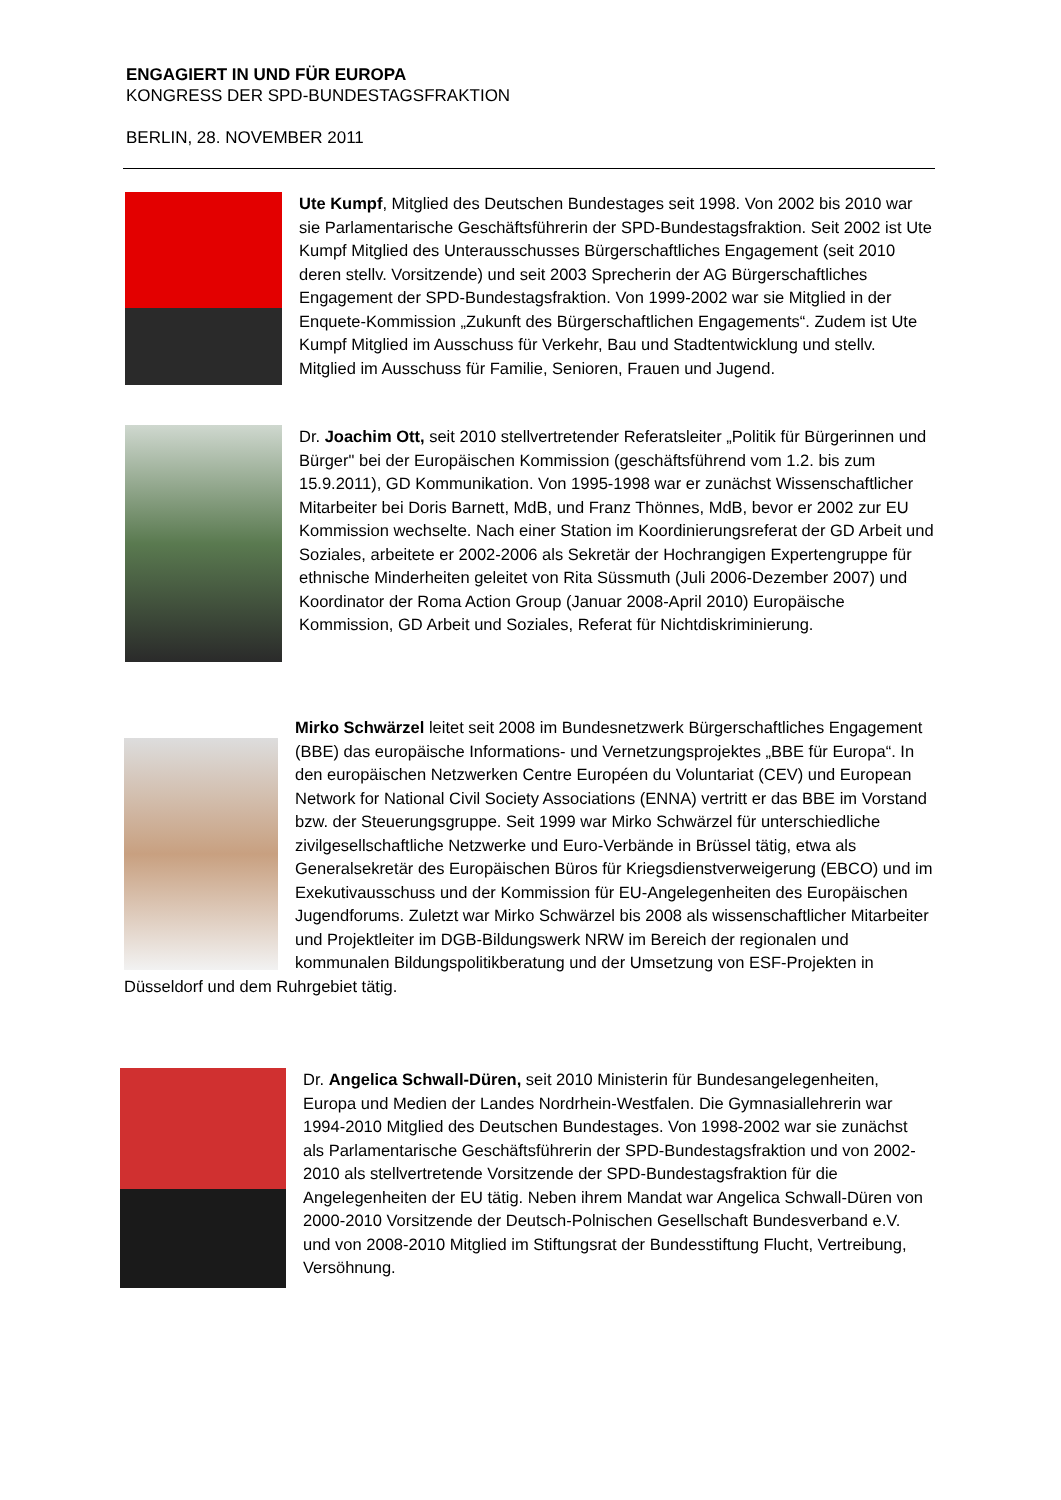ENGAGIERT IN UND FÜR EUROPA
KONGRESS DER SPD-BUNDESTAGSFRAKTION
BERLIN, 28. NOVEMBER 2011
Ute Kumpf, Mitglied des Deutschen Bundestages seit 1998. Von 2002 bis 2010 war sie Parlamentarische Geschäftsführerin der SPD-Bundestagsfraktion. Seit 2002 ist Ute Kumpf Mitglied des Unterausschusses Bürgerschaftliches Engagement (seit 2010 deren stellv. Vorsitzende) und seit 2003 Sprecherin der AG Bürgerschaftliches Engagement der SPD-Bundestagsfraktion. Von 1999-2002 war sie Mitglied in der Enquete-Kommission „Zukunft des Bürgerschaftlichen Engagements“. Zudem ist Ute Kumpf Mitglied im Ausschuss für Verkehr, Bau und Stadtentwicklung und stellv. Mitglied im Ausschuss für Familie, Senioren, Frauen und Jugend.
Dr. Joachim Ott, seit 2010 stellvertretender Referatsleiter „Politik für Bürgerinnen und Bürger" bei der Europäischen Kommission (geschäftsführend vom 1.2. bis zum 15.9.2011), GD Kommunikation. Von 1995-1998 war er zunächst Wissenschaftlicher Mitarbeiter bei Doris Barnett, MdB, und Franz Thönnes, MdB, bevor er 2002 zur EU Kommission wechselte. Nach einer Station im Koordinierungsreferat der GD Arbeit und Soziales, arbeitete er 2002-2006 als Sekretär der Hochrangigen Expertengruppe für ethnische Minderheiten geleitet von Rita Süssmuth (Juli 2006-Dezember 2007) und Koordinator der Roma Action Group (Januar 2008-April 2010) Europäische Kommission, GD Arbeit und Soziales, Referat für Nichtdiskriminierung.
Mirko Schwärzel leitet seit 2008 im Bundesnetzwerk Bürgerschaftliches Engagement (BBE) das europäische Informations- und Vernetzungsprojektes „BBE für Europa“. In den europäischen Netzwerken Centre Européen du Voluntariat (CEV) und European Network for National Civil Society Associations (ENNA) vertritt er das BBE im Vorstand bzw. der Steuerungsgruppe. Seit 1999 war Mirko Schwärzel für unterschiedliche zivilgesellschaftliche Netzwerke und Euro-Verbände in Brüssel tätig, etwa als Generalsekretär des Europäischen Büros für Kriegsdienstverweigerung (EBCO) und im Exekutivausschuss und der Kommission für EU-Angelegenheiten des Europäischen Jugendforums. Zuletzt war Mirko Schwärzel bis 2008 als wissenschaftlicher Mitarbeiter und Projektleiter im DGB-Bildungswerk NRW im Bereich der regionalen und kommunalen Bildungspolitikberatung und der Umsetzung von ESF-Projekten in Düsseldorf und dem Ruhrgebiet tätig.
Dr. Angelica Schwall-Düren, seit 2010 Ministerin für Bundesangelegenheiten, Europa und Medien der Landes Nordrhein-Westfalen. Die Gymnasiallehrerin war 1994-2010 Mitglied des Deutschen Bundestages. Von 1998-2002 war sie zunächst als Parlamentarische Geschäftsführerin der SPD-Bundestagsfraktion und von 2002-2010 als stellvertretende Vorsitzende der SPD-Bundestagsfraktion für die Angelegenheiten der EU tätig. Neben ihrem Mandat war Angelica Schwall-Düren von 2000-2010 Vorsitzende der Deutsch-Polnischen Gesellschaft Bundesverband e.V. und von 2008-2010 Mitglied im Stiftungsrat der Bundesstiftung Flucht, Vertreibung, Versöhnung.